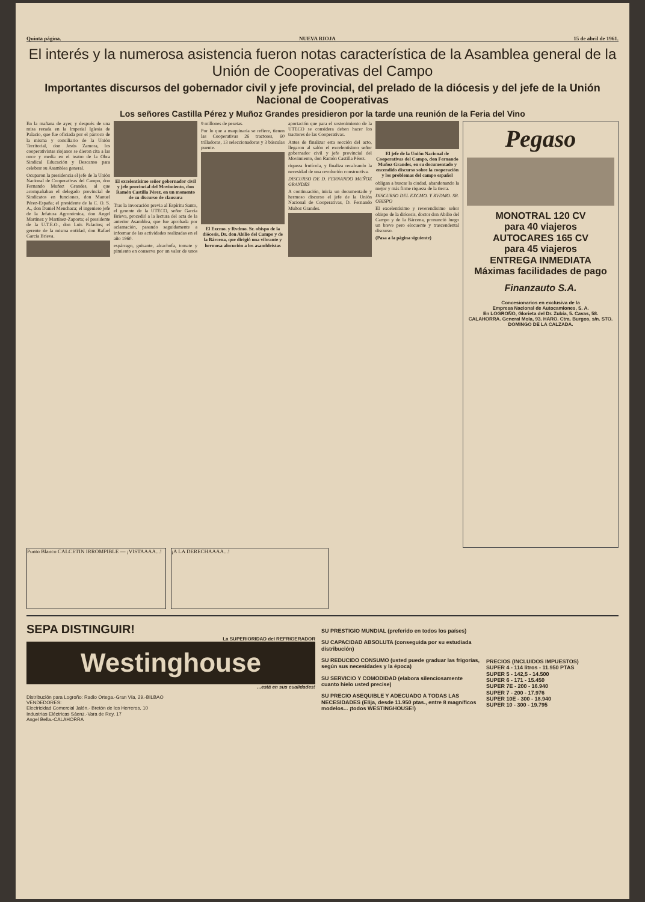Quinta página. NUEVA RIOJA 15 de abril de 1961.
El interés y la numerosa asistencia fueron notas característica de la Asamblea general de la Unión de Cooperativas del Campo
Importantes discursos del gobernador civil y jefe provincial, del prelado de la diócesis y del jefe de la Unión Nacional de Cooperativas
Los señores Castilla Pérez y Muñoz Grandes presidieron por la tarde una reunión de la Feria del Vino
En la mañana de ayer, y después de una misa rezada en la Imperial Iglesia de Palacio, que fue oficiada por el párroco de la misma y consiliario de la Unión Territorial, don Jesús Zamora, los cooperativistas riojanos se dieron cita a las once y media en el teatro de la Obra Sindical Educación y Descanso para celebrar su Asamblea general.
Ocuparon la presidencia el jefe de la Unión Nacional de Cooperativas del Campo, don Fernando Muñoz Grandes, al que acompañaban el delegado provincial de Sindicatos en funciones, don Manuel Pérez-España; el presidente de la C. O. S. A., don Daniel Menchaca; el ingeniero jefe de la Jefatura Agronómica, don Angel Martínez y Martínez-Zaporta; el presidente de la U.T.E.O., don Luis Palacios; el gerente de la misma entidad, don Rafael García Brieva.
El excelentísimo señor gobernador civil y jefe provincial del Movimiento, don Ramón Castilla Pérez, en un momento de su discurso de clausura
Tras la invocación previa al Espíritu Santo, el gerente de la UTECO, señor García Brieva, procedió a la lectura del acta de la anterior Asamblea, que fue aprobada por aclamación, pasando seguidamente a informar de las actividades realizadas en el año 1960.
espárrago, guisante, alcachofa, tomate y pimiento en conserva por un valor de unos 9 millones de pesetas.
Por lo que a maquinaria se refiere, tienen las Cooperativas 26 tractores, 60 trilladoras, 13 seleccionadoras y 3 básculas puente.
El Excmo. y Rvdmo. Sr. obispo de la diócesis, Dr. don Abilio del Campo y de la Bárcena, que dirigió una vibrante y hermosa alocución a los asambleístas
aportación que para el sostenimiento de la UTECO se considera deben hacer los tractores de las Cooperativas.
Antes de finalizar esta sección del acto, llegaron al salón el excelentísimo señor gobernador civil y jefe provincial del Movimiento, don Ramón Castilla Pérez.
riqueza frutícola, y finaliza recalcando la necesidad de una revolución constructiva.
DISCURSO DE D. FERNANDO MUÑOZ GRANDES
A continuación, inicia un documentado y hermoso discurso el jefe de la Unión Nacional de Cooperativas, D. Fernando Muñoz Grandes.
El jefe de la Unión Nacional de Cooperativas del Campo, don Fernando Muñoz Grandes, en su documentado y encendido discurso sobre la cooperación y los problemas del campo español
obligan a buscar la ciudad, abandonando la mejor y más firme riqueza de la tierra.
DISCURSO DEL EXCMO. Y RVDMO. SR. OBISPO
El excelentísimo y reverendísimo señor obispo de la diócesis, doctor don Abilio del Campo y de la Bárcena, pronunció luego un breve pero elocuente y trascendental discurso.
(Pasa a la página siguiente)
Pegaso
MONOTRAL 120 CV
para 40 viajeros
AUTOCARES 165 CV
para 45 viajeros
ENTREGA INMEDIATA
Máximas facilidades de pago
Finanzauto S.A.
Concesionarios en exclusiva de la
Empresa Nacional de Autocamiones, S. A.
En LOGROÑO, Glorieta del Dr. Zubía, 5. Cavas, 58. CALAHORRA. General Mola, 93. HARO. Ctra. Burgos, s/n. STO. DOMINGO DE LA CALZADA.
Punto Blanco CALCETIN IRROMPIBLE — ¡VISTAAAA...!
¡A LA DERECHAAAA...!
SEPA DISTINGUIR!
La SUPERIORIDAD del REFRIGERADOR
Westinghouse
...está en sus cualidades!
Distribución para Logroño: Radio Ortega.-Gran Vía, 29.-BILBAO
VENDEDORES:
Electricidad Comercial Jalón.- Bretón de los Herreros, 10
Industrias Eléctricas Sáenz.-Vara de Rey, 17
Angel Bella.-CALAHORRA
SU PRESTIGIO MUNDIAL (preferido en todos los países)
SU CAPACIDAD ABSOLUTA (conseguida por su estudiada distribución)
SU REDUCIDO CONSUMO (usted puede graduar las frigorías, según sus necesidades y la época)
SU SERVICIO Y COMODIDAD (elabora silenciosamente cuanto hielo usted precise)
SU PRECIO ASEQUIBLE Y ADECUADO A TODAS LAS NECESIDADES (Elija, desde 11.950 ptas., entre 8 magníficos modelos... ¡todos WESTINGHOUSE!)
PRECIOS (INCLUIDOS IMPUESTOS)
SUPER 4 - 114 litros - 11.950 PTAS
SUPER 5 - 142,5 - 14.500
SUPER 6 - 171 - 15.450
SUPER 7E - 200 - 16.940
SUPER 7 - 200 - 17.976
SUPER 10E - 300 - 18.940
SUPER 10 - 300 - 19.795